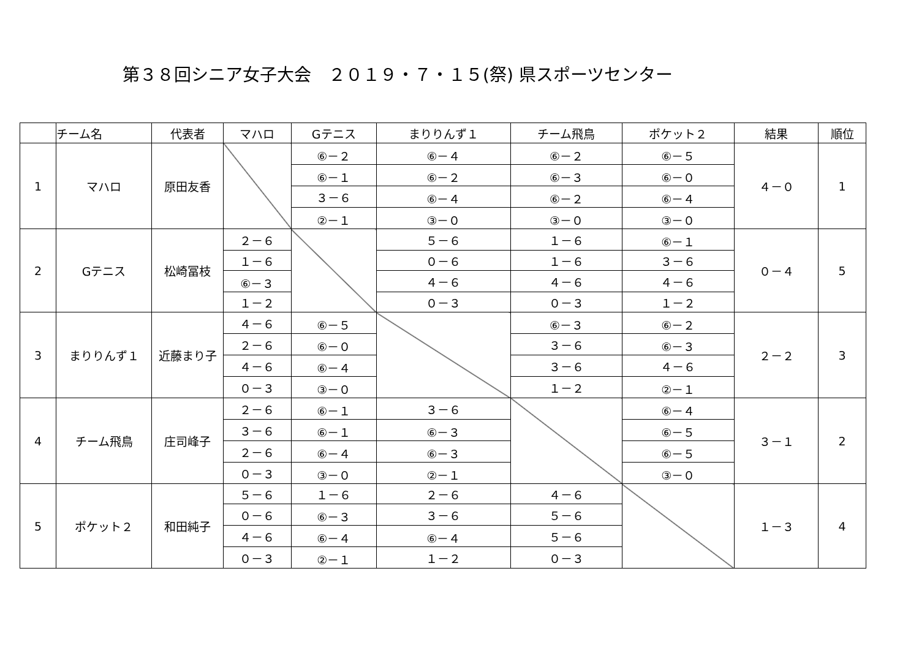第３８回シニア女子大会　２０１９・７・１５(祭) 県スポーツセンター
| | チーム名 | 代表者 | マハロ | Gテニス | まりりんず１ | チーム飛鳥 | ポケット２ | 結果 | 順位 |
| --- | --- | --- | --- | --- | --- | --- | --- | --- | --- |
| 1 | マハロ | 原田友香 | | ⑥－２ | ⑥－４ | ⑥－２ | ⑥－５ | ４－０ | 1 |
| | | | | ⑥－１ | ⑥－２ | ⑥－３ | ⑥－０ | | |
| | | | | ３－６ | ⑥－４ | ⑥－２ | ⑥－４ | | |
| | | | | ②－１ | ③－０ | ③－０ | ③－０ | | |
| 2 | Gテニス | 松崎冨枝 | ２－６ | | ５－６ | １－６ | ⑥－１ | ０－４ | 5 |
| | | | １－６ | | ０－６ | １－６ | ３－６ | | |
| | | | ⑥－３ | | ４－６ | ４－６ | ４－６ | | |
| | | | １－２ | | ０－３ | ０－３ | １－２ | | |
| 3 | まりりんず１ | 近藤まり子 | ４－６ | ⑥－５ | | ⑥－３ | ⑥－２ | ２－２ | 3 |
| | | | ２－６ | ⑥－０ | | ３－６ | ⑥－３ | | |
| | | | ４－６ | ⑥－４ | | ３－６ | ４－６ | | |
| | | | ０－３ | ③－０ | | １－２ | ②－１ | | |
| 4 | チーム飛鳥 | 庄司峰子 | ２－６ | ⑥－１ | ３－６ | | ⑥－４ | ３－１ | 2 |
| | | | ３－６ | ⑥－１ | ⑥－３ | | ⑥－５ | | |
| | | | ２－６ | ⑥－４ | ⑥－３ | | ⑥－５ | | |
| | | | ０－３ | ③－０ | ②－１ | | ③－０ | | |
| 5 | ポケット２ | 和田純子 | ５－６ | １－６ | ２－６ | ４－６ | | １－３ | 4 |
| | | | ０－６ | ⑥－３ | ３－６ | ５－６ | | | |
| | | | ４－６ | ⑥－４ | ⑥－４ | ５－６ | | | |
| | | | ０－３ | ②－１ | １－２ | ０－３ | | | |